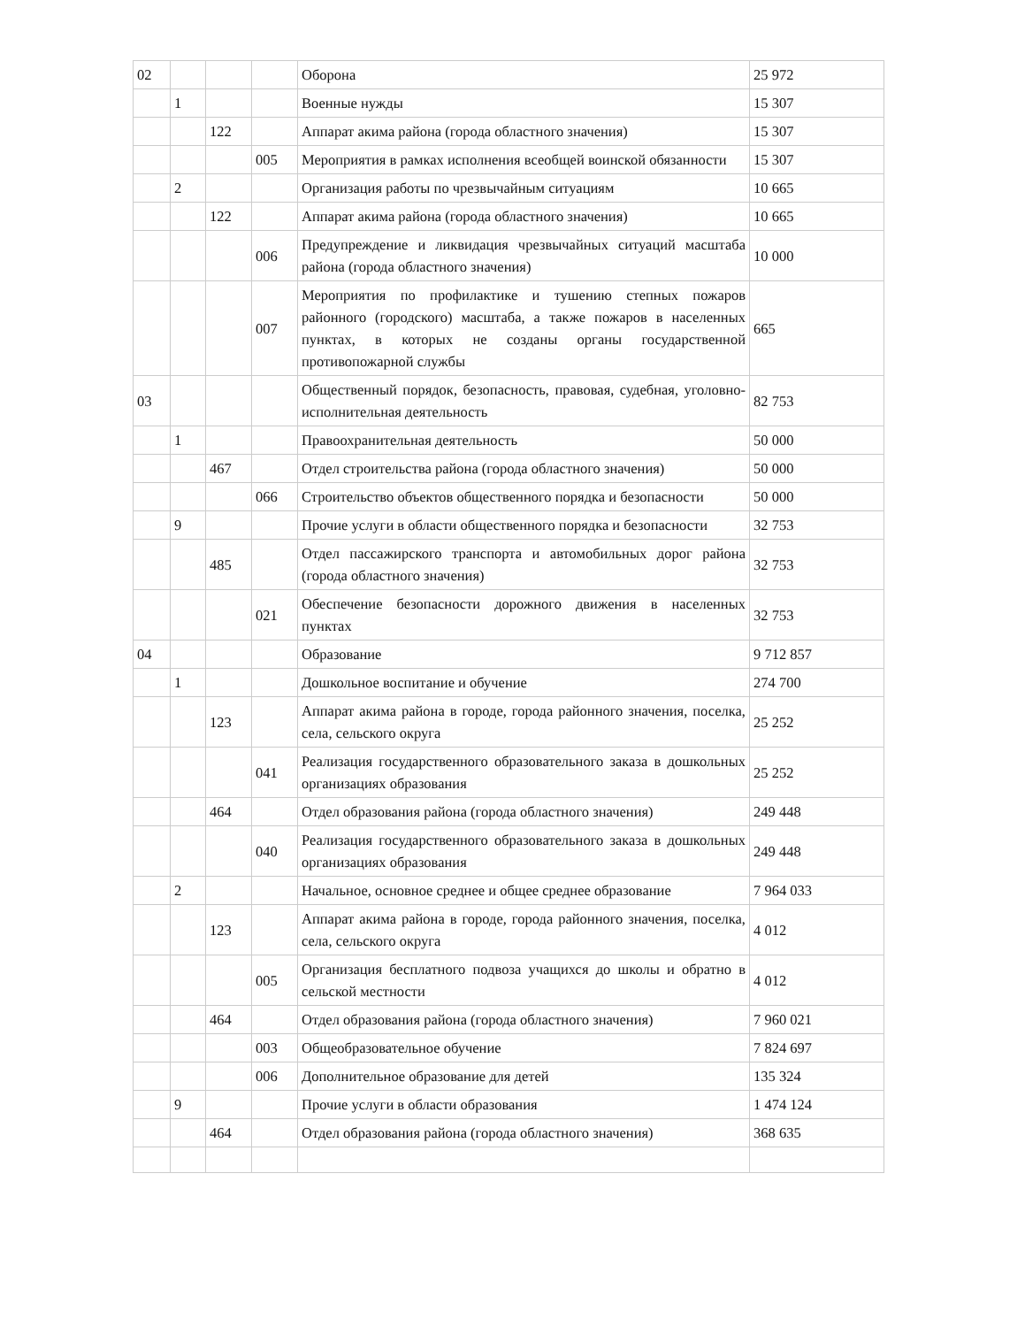| 02 | | | | Оборона | 25 972 |
| | 1 | | | Военные нужды | 15 307 |
| | | 122 | | Аппарат акима района (города областного значения) | 15 307 |
| | | | 005 | Мероприятия в рамках исполнения всеобщей воинской обязанности | 15 307 |
| | 2 | | | Организация работы по чрезвычайным ситуациям | 10 665 |
| | | 122 | | Аппарат акима района (города областного значения) | 10 665 |
| | | | 006 | Предупреждение и ликвидация чрезвычайных ситуаций масштаба района (города областного значения) | 10 000 |
| | | | 007 | Мероприятия по профилактике и тушению степных пожаров районного (городского) масштаба, а также пожаров в населенных пунктах, в которых не созданы органы государственной противопожарной службы | 665 |
| 03 | | | | Общественный порядок, безопасность, правовая, судебная, уголовно-исполнительная деятельность | 82 753 |
| | 1 | | | Правоохранительная деятельность | 50 000 |
| | | 467 | | Отдел строительства района (города областного значения) | 50 000 |
| | | | 066 | Строительство объектов общественного порядка и безопасности | 50 000 |
| | 9 | | | Прочие услуги в области общественного порядка и безопасности | 32 753 |
| | | 485 | | Отдел пассажирского транспорта и автомобильных дорог района (города областного значения) | 32 753 |
| | | | 021 | Обеспечение безопасности дорожного движения в населенных пунктах | 32 753 |
| 04 | | | | Образование | 9 712 857 |
| | 1 | | | Дошкольное воспитание и обучение | 274 700 |
| | | 123 | | Аппарат акима района в городе, города районного значения, поселка, села, сельского округа | 25 252 |
| | | | 041 | Реализация государственного образовательного заказа в дошкольных организациях образования | 25 252 |
| | | 464 | | Отдел образования района (города областного значения) | 249 448 |
| | | | 040 | Реализация государственного образовательного заказа в дошкольных организациях образования | 249 448 |
| | 2 | | | Начальное, основное среднее и общее среднее образование | 7 964 033 |
| | | 123 | | Аппарат акима района в городе, города районного значения, поселка, села, сельского округа | 4 012 |
| | | | 005 | Организация бесплатного подвоза учащихся до школы и обратно в сельской местности | 4 012 |
| | | 464 | | Отдел образования района (города областного значения) | 7 960 021 |
| | | | 003 | Общеобразовательное обучение | 7 824 697 |
| | | | 006 | Дополнительное образование для детей | 135 324 |
| | 9 | | | Прочие услуги в области образования | 1 474 124 |
| | | 464 | | Отдел образования района (города областного значения) | 368 635 |